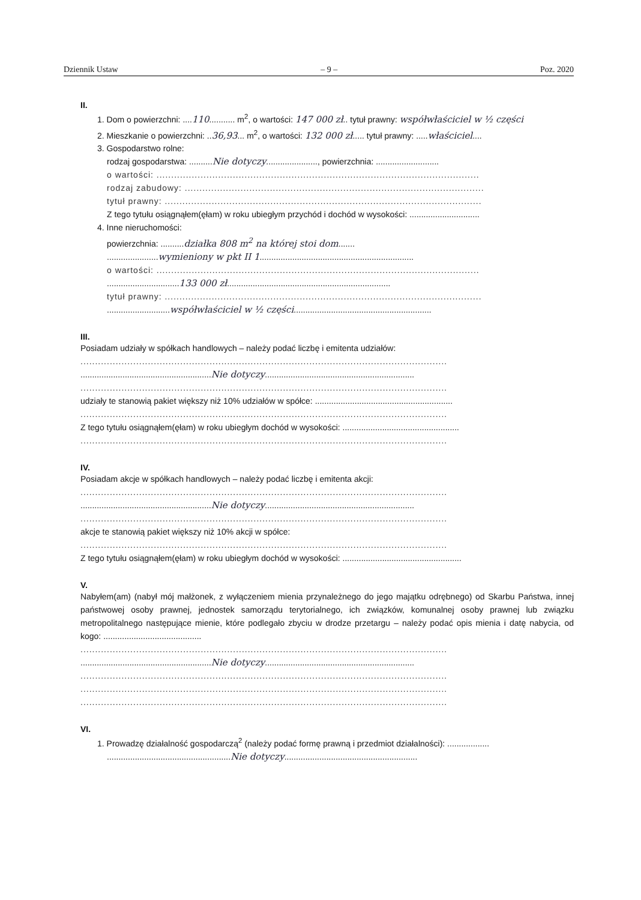Dziennik Ustaw – 9 – Poz. 2020
II.
1. Dom o powierzchni: ....110........... m<sup>2</sup>, o wartości: 147 000 zł.. tytuł prawny: współwłaściciel w ½ części
2. Mieszkanie o powierzchni: ..36,93... m<sup>2</sup>, o wartości: 132 000 zł..... tytuł prawny: .....właściciel....
3. Gospodarstwo rolne:
rodzaj gospodarstwa: ..........Nie dotyczy......................, powierzchnia: ...........................
o wartości: ..............................................................................................................
rodzaj zabudowy: ......................................................................................................
tytuł prawny: ............................................................................................................
Z tego tytułu osiągnąłem(ęłam) w roku ubiegłym przychód i dochód w wysokości: ..............................
4. Inne nieruchomości:
powierzchnia: ..........działka 808 m<sup>2</sup> na której stoi dom.......
......................wymieniony w pkt II 1..................................................................
o wartości: ..............................................................................................................
...............................133 000 zł......................................................................
tytuł prawny: ............................................................................................................
...........................współwłaściciel w ½ części...........................................................
III.
Posiadam udziały w spółkach handlowych – należy podać liczbę i emitenta udziałów:
.............................................................................................................................
........................................................Nie dotyczy................................................................
.............................................................................................................................
udziały te stanowią pakiet większy niż 10% udziałów w spółce: ...........................................................
.............................................................................................................................
Z tego tytułu osiągnąłem(ęłam) w roku ubiegłym dochód w wysokości: ..................................................
.............................................................................................................................
IV.
Posiadam akcje w spółkach handlowych – należy podać liczbę i emitenta akcji:
.............................................................................................................................
........................................................Nie dotyczy................................................................
.............................................................................................................................
akcje te stanowią pakiet większy niż 10% akcji w spółce:
.............................................................................................................................
Z tego tytułu osiągnąłem(ęłam) w roku ubiegłym dochód w wysokości: ...................................................
V.
Nabyłem(am) (nabył mój małżonek, z wyłączeniem mienia przynależnego do jego majątku odrębnego) od Skarbu Państwa, innej państwowej osoby prawnej, jednostek samorządu terytorialnego, ich związków, komunalnej osoby prawnej lub związku metropolitalnego następujące mienie, które podlegało zbyciu w drodze przetargu – należy podać opis mienia i datę nabycia, od kogo: ..........................................
.............................................................................................................................
........................................................Nie dotyczy................................................................
.............................................................................................................................
.............................................................................................................................
.............................................................................................................................
VI.
1. Prowadzę działalność gospodarczą<sup>2</sup> (należy podać formę prawną i przedmiot działalności): ..................
.....................................................Nie dotyczy.........................................................